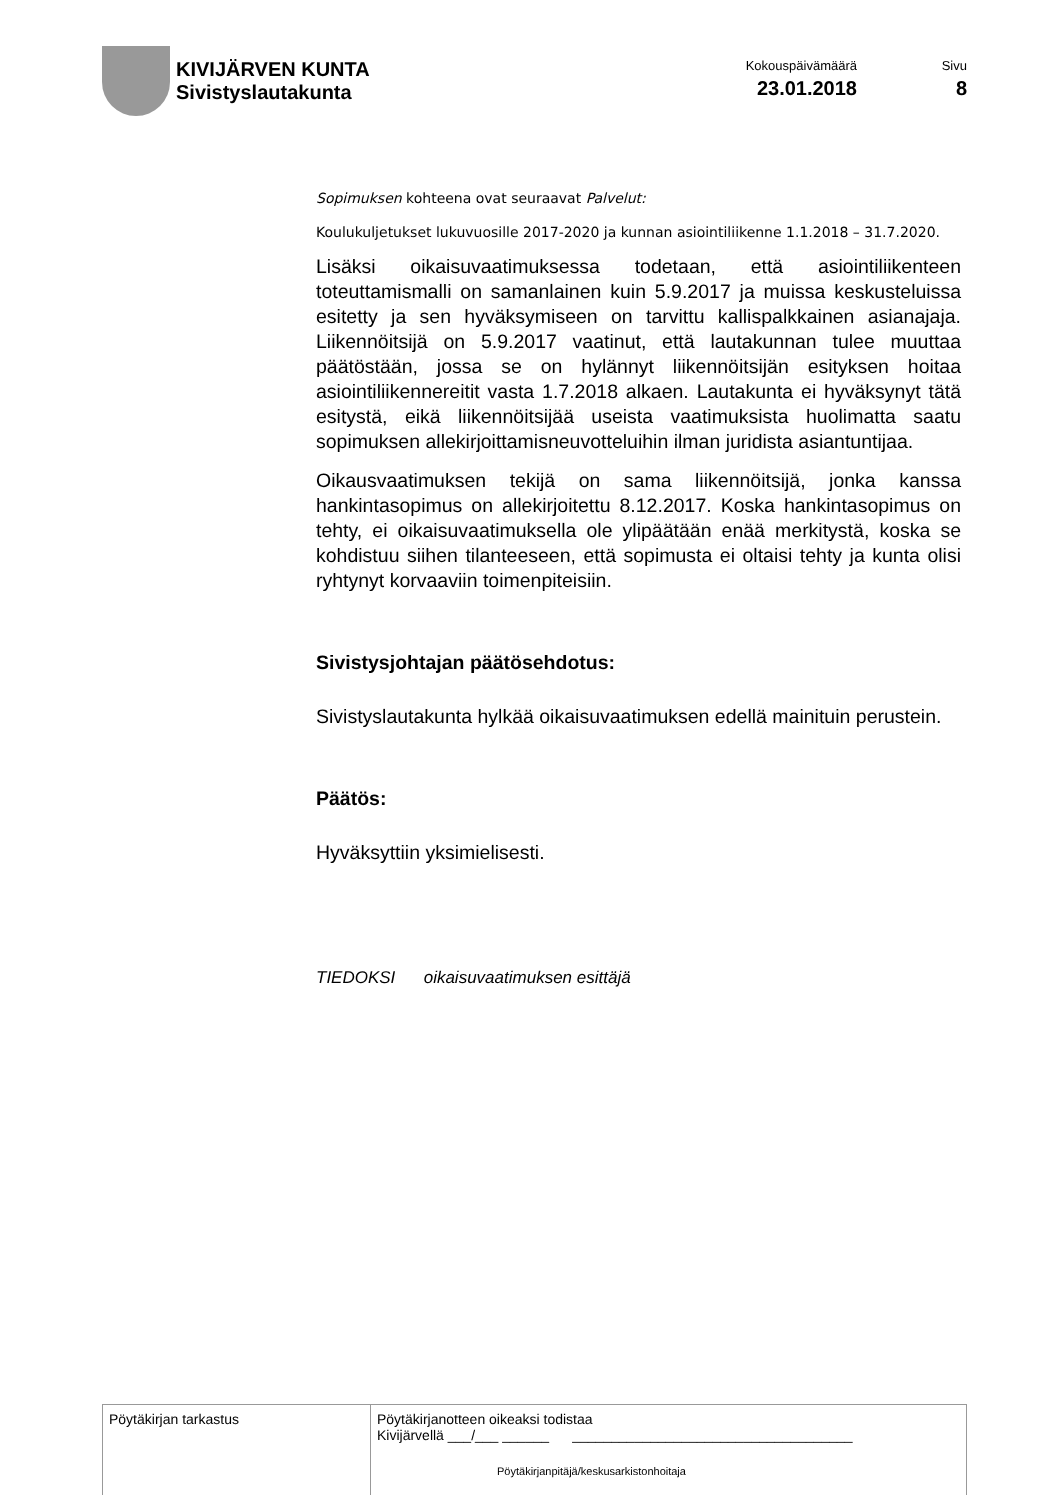KIVIJÄRVEN KUNTA
Sivistyslautakunta
Kokouspäivämäärä
23.01.2018
Sivu
8
Sopimuksen kohteena ovat seuraavat Palvelut:
Koulukuljetukset lukuvuosille 2017-2020 ja kunnan asiointiliikenne 1.1.2018 – 31.7.2020.
Lisäksi oikaisuvaatimuksessa todetaan, että asiointiliikenteen toteuttamismalli on samanlainen kuin 5.9.2017 ja muissa keskusteluissa esitetty ja sen hyväksymiseen on tarvittu kallispalkkainen asianajaja. Liikennöitsijä on 5.9.2017 vaatinut, että lautakunnan tulee muuttaa päätöstään, jossa se on hylännyt liikennöitsijän esityksen hoitaa asiointiliikennereitit vasta 1.7.2018 alkaen. Lautakunta ei hyväksynyt tätä esitystä, eikä liikennöitsijää useista vaatimuksista huolimatta saatu sopimuksen allekirjoittamisneuvotteluihin ilman juridista asiantuntijaa.
Oikausvaatimuksen tekijä on sama liikennöitsijä, jonka kanssa hankintasopimus on allekirjoitettu 8.12.2017. Koska hankintasopimus on tehty, ei oikaisuvaatimuksella ole ylipäätään enää merkitystä, koska se kohdistuu siihen tilanteeseen, että sopimusta ei oltaisi tehty ja kunta olisi ryhtynyt korvaaviin toimenpiteisiin.
Sivistysjohtajan päätösehdotus:
Sivistyslautakunta hylkää oikaisuvaatimuksen edellä mainituin perustein.
Päätös:
Hyväksyttiin yksimielisesti.
TIEDOKSI oikaisuvaatimuksen esittäjä
| Pöytäkirjan tarkastus | Pöytäkirjanotteen oikeaksi todistaa Kivijärvellä ___/___ ______ ____________________________________ Pöytäkirjanpitäjä/keskusarkistonhoitaja |